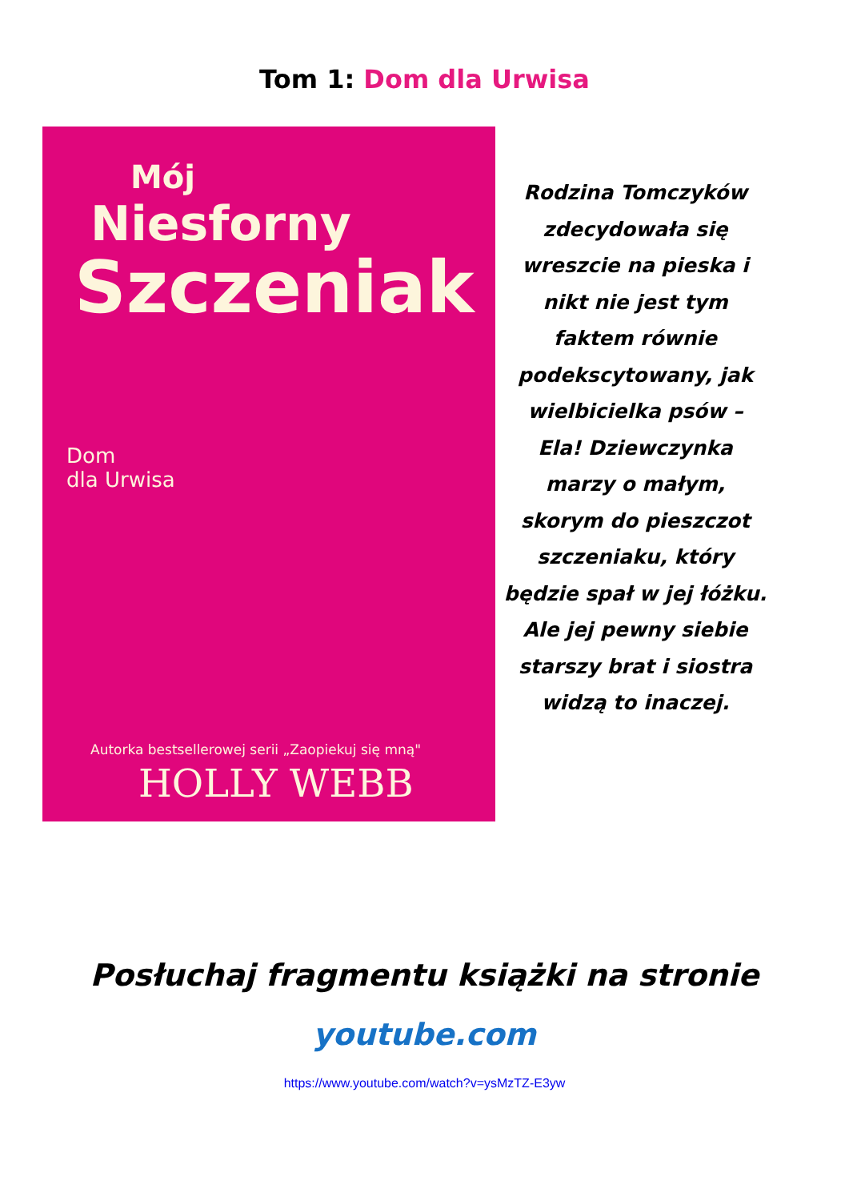Tom 1: Dom dla Urwisa
Mój
Niesforny
Szczeniak
Dom
dla Urwisa
Autorka bestsellerowej serii „Zaopiekuj się mną"
HOLLY WEBB
Rodzina Tomczyków zdecydowała się wreszcie na pieska i nikt nie jest tym faktem równie podekscytowany, jak wielbicielka psów – Ela! Dziewczynka marzy o małym, skorym do pieszczot szczeniaku, który będzie spał w jej łóżku. Ale jej pewny siebie starszy brat i siostra widzą to inaczej.
Posłuchaj fragmentu książki na stronie
youtube.com
https://www.youtube.com/watch?v=ysMzTZ-E3yw